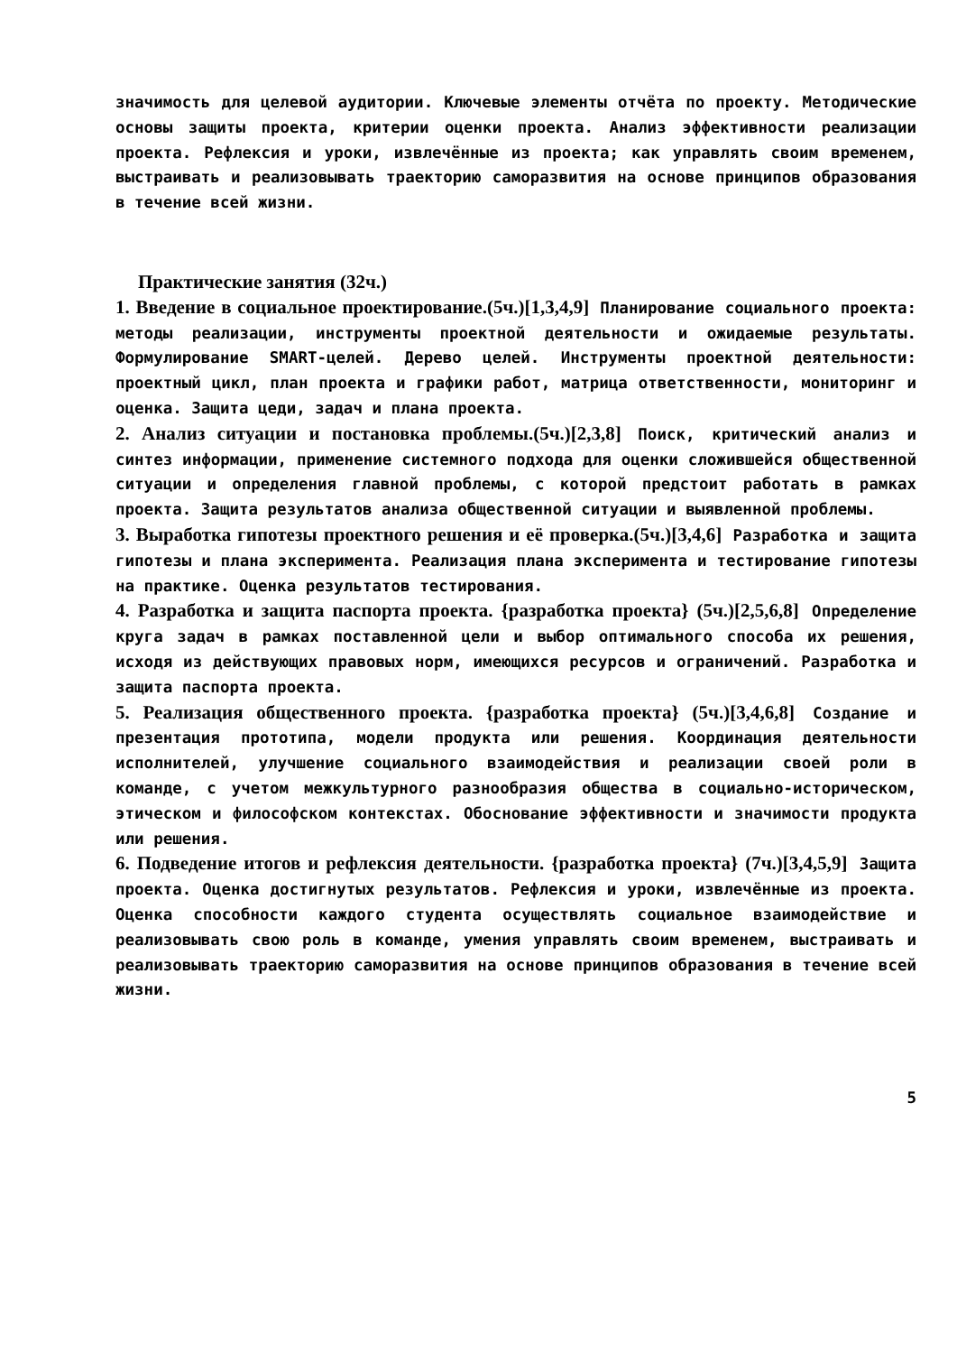значимость для целевой аудитории. Ключевые элементы отчёта по проекту. Методические основы защиты проекта, критерии оценки проекта. Анализ эффективности реализации проекта. Рефлексия и уроки, извлечённые из проекта; как управлять своим временем, выстраивать и реализовывать траекторию саморазвития на основе принципов образования в течение всей жизни.
Практические занятия (32ч.)
1. Введение в социальное проектирование.(5ч.)[1,3,4,9] Планирование социального проекта: методы реализации, инструменты проектной деятельности и ожидаемые результаты. Формулирование SMART-целей. Дерево целей. Инструменты проектной деятельности: проектный цикл, план проекта и графики работ, матрица ответственности, мониторинг и оценка. Защита цеди, задач и плана проекта.
2. Анализ ситуации и постановка проблемы.(5ч.)[2,3,8] Поиск, критический анализ и синтез информации, применение системного подхода для оценки сложившейся общественной ситуации и определения главной проблемы, с которой предстоит работать в рамках проекта. Защита результатов анализа общественной ситуации и выявленной проблемы.
3. Выработка гипотезы проектного решения и её проверка.(5ч.)[3,4,6] Разработка и защита гипотезы и плана эксперимента. Реализация плана эксперимента и тестирование гипотезы на практике. Оценка результатов тестирования.
4. Разработка и защита паспорта проекта. {разработка проекта} (5ч.)[2,5,6,8] Определение круга задач в рамках поставленной цели и выбор оптимального способа их решения, исходя из действующих правовых норм, имеющихся ресурсов и ограничений. Разработка и защита паспорта проекта.
5. Реализация общественного проекта. {разработка проекта} (5ч.)[3,4,6,8] Создание и презентация прототипа, модели продукта или решения. Координация деятельности исполнителей, улучшение социального взаимодействия и реализации своей роли в команде, с учетом межкультурного разнообразия общества в социально-историческом, этическом и философском контекстах. Обоснование эффективности и значимости продукта или решения.
6. Подведение итогов и рефлексия деятельности. {разработка проекта} (7ч.)[3,4,5,9] Защита проекта. Оценка достигнутых результатов. Рефлексия и уроки, извлечённые из проекта. Оценка способности каждого студента осуществлять социальное взаимодействие и реализовывать свою роль в команде, умения управлять своим временем, выстраивать и реализовывать траекторию саморазвития на основе принципов образования в течение всей жизни.
5